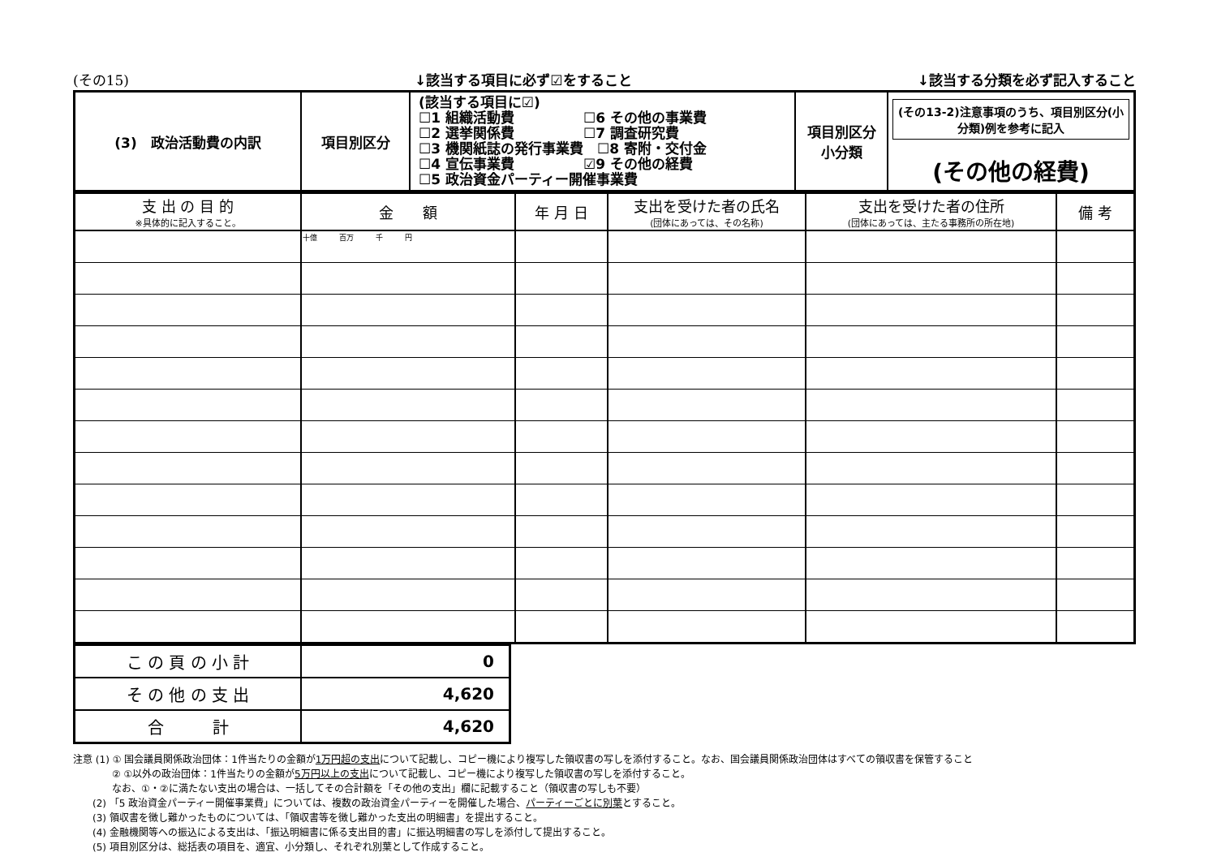(その15) ↓該当する項目に必ず☑をすること ↓該当する分類を必ず記入すること
| (3) 政治活動費の内訳 | 項目別区分 | (該当する項目に☑) ☐1 組織活動費 ☐6 その他の事業費 ☐2 選挙関係費 ☐7 調査研究費 ☐3 機関紙誌の発行事業費 ☐8 寄附・交付金 ☐4 宣伝事業費 ☑9 その他の経費 ☐5 政治資金パーティー開催事業費 | 項目別区分 小分類 | (その13-2)注意事項のうち、項目別区分(小分類)例を参考に記入 (その他の経費) |
| 支 出 の 目 的 ※具体的に記入すること。 | 金 額 | 年 月 日 | 支出を受けた者の氏名 (団体にあっては、その名称) | 支出を受けた者の住所 (団体にあっては、主たる事務所の所在地) | 備 考 |
| --- | --- | --- | --- | --- | --- |
| | 十億 百万 千 円 | | | | |
| こ の 頁 の 小 計 | 0 |
| そ の 他 の 支 出 | 4,620 |
| 合 計 | 4,620 |
注意 (1) ① 国会議員関係政治団体：1件当たりの金額が1万円超の支出について記載し、コピー機により複写した領収書の写しを添付すること。なお、国会議員関係政治団体はすべての領収書を保管すること
　　　　② ①以外の政治団体：1件当たりの金額が5万円以上の支出について記載し、コピー機により複写した領収書の写しを添付すること。
　　　　なお、①・②に満たない支出の場合は、一括してその合計額を「その他の支出」欄に記載すること（領収書の写しも不要）
　　(2) 「5 政治資金パーティー開催事業費」については、複数の政治資金パーティーを開催した場合、パーティーごとに別葉とすること。
　　(3) 領収書を徴し難かったものについては、「領収書等を徴し難かった支出の明細書」を提出すること。
　　(4) 金融機関等への振込による支出は、「振込明細書に係る支出目的書」に振込明細書の写しを添付して提出すること。
　　(5) 項目別区分は、総括表の項目を、適宜、小分類し、それぞれ別葉として作成すること。